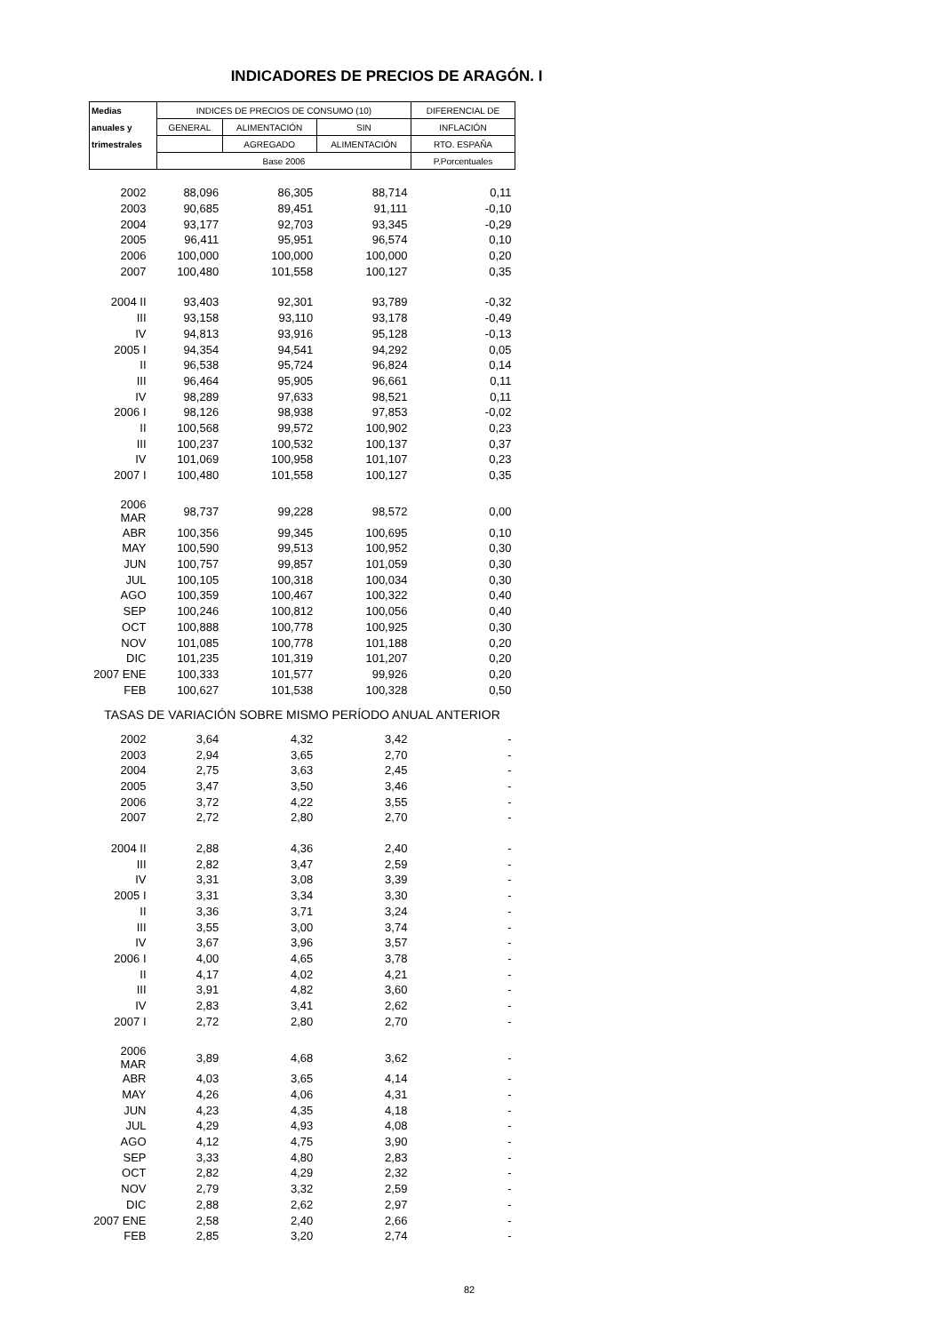INDICADORES DE PRECIOS DE ARAGÓN. I
| Medias | INDICES DE PRECIOS DE CONSUMO (10) | | | DIFERENCIAL DE |
| --- | --- | --- | --- | --- |
| anuales y | GENERAL | ALIMENTACIÓN | SIN | INFLACIÓN |
| trimestrales | | AGREGADO | ALIMENTACIÓN | RTO. ESPAÑA |
| | Base 2006 | | | P.Porcentuales |
| 2002 | 88,096 | 86,305 | 88,714 | 0,11 |
| 2003 | 90,685 | 89,451 | 91,111 | -0,10 |
| 2004 | 93,177 | 92,703 | 93,345 | -0,29 |
| 2005 | 96,411 | 95,951 | 96,574 | 0,10 |
| 2006 | 100,000 | 100,000 | 100,000 | 0,20 |
| 2007 | 100,480 | 101,558 | 100,127 | 0,35 |
| 2004 II | 93,403 | 92,301 | 93,789 | -0,32 |
| III | 93,158 | 93,110 | 93,178 | -0,49 |
| IV | 94,813 | 93,916 | 95,128 | -0,13 |
| 2005 I | 94,354 | 94,541 | 94,292 | 0,05 |
| II | 96,538 | 95,724 | 96,824 | 0,14 |
| III | 96,464 | 95,905 | 96,661 | 0,11 |
| IV | 98,289 | 97,633 | 98,521 | 0,11 |
| 2006 I | 98,126 | 98,938 | 97,853 | -0,02 |
| II | 100,568 | 99,572 | 100,902 | 0,23 |
| III | 100,237 | 100,532 | 100,137 | 0,37 |
| IV | 101,069 | 100,958 | 101,107 | 0,23 |
| 2007 I | 100,480 | 101,558 | 100,127 | 0,35 |
| 2006 MAR | 98,737 | 99,228 | 98,572 | 0,00 |
| ABR | 100,356 | 99,345 | 100,695 | 0,10 |
| MAY | 100,590 | 99,513 | 100,952 | 0,30 |
| JUN | 100,757 | 99,857 | 101,059 | 0,30 |
| JUL | 100,105 | 100,318 | 100,034 | 0,30 |
| AGO | 100,359 | 100,467 | 100,322 | 0,40 |
| SEP | 100,246 | 100,812 | 100,056 | 0,40 |
| OCT | 100,888 | 100,778 | 100,925 | 0,30 |
| NOV | 101,085 | 100,778 | 101,188 | 0,20 |
| DIC | 101,235 | 101,319 | 101,207 | 0,20 |
| 2007 ENE | 100,333 | 101,577 | 99,926 | 0,20 |
| FEB | 100,627 | 101,538 | 100,328 | 0,50 |
| TASAS DE VARIACIÓN SOBRE MISMO PERÍODO ANUAL ANTERIOR | | | | |
| 2002 | 3,64 | 4,32 | 3,42 | - |
| 2003 | 2,94 | 3,65 | 2,70 | - |
| 2004 | 2,75 | 3,63 | 2,45 | - |
| 2005 | 3,47 | 3,50 | 3,46 | - |
| 2006 | 3,72 | 4,22 | 3,55 | - |
| 2007 | 2,72 | 2,80 | 2,70 | - |
| 2004 II | 2,88 | 4,36 | 2,40 | - |
| III | 2,82 | 3,47 | 2,59 | - |
| IV | 3,31 | 3,08 | 3,39 | - |
| 2005 I | 3,31 | 3,34 | 3,30 | - |
| II | 3,36 | 3,71 | 3,24 | - |
| III | 3,55 | 3,00 | 3,74 | - |
| IV | 3,67 | 3,96 | 3,57 | - |
| 2006 I | 4,00 | 4,65 | 3,78 | - |
| II | 4,17 | 4,02 | 4,21 | - |
| III | 3,91 | 4,82 | 3,60 | - |
| IV | 2,83 | 3,41 | 2,62 | - |
| 2007 I | 2,72 | 2,80 | 2,70 | - |
| 2006 MAR | 3,89 | 4,68 | 3,62 | - |
| ABR | 4,03 | 3,65 | 4,14 | - |
| MAY | 4,26 | 4,06 | 4,31 | - |
| JUN | 4,23 | 4,35 | 4,18 | - |
| JUL | 4,29 | 4,93 | 4,08 | - |
| AGO | 4,12 | 4,75 | 3,90 | - |
| SEP | 3,33 | 4,80 | 2,83 | - |
| OCT | 2,82 | 4,29 | 2,32 | - |
| NOV | 2,79 | 3,32 | 2,59 | - |
| DIC | 2,88 | 2,62 | 2,97 | - |
| 2007 ENE | 2,58 | 2,40 | 2,66 | - |
| FEB | 2,85 | 3,20 | 2,74 | - |
82